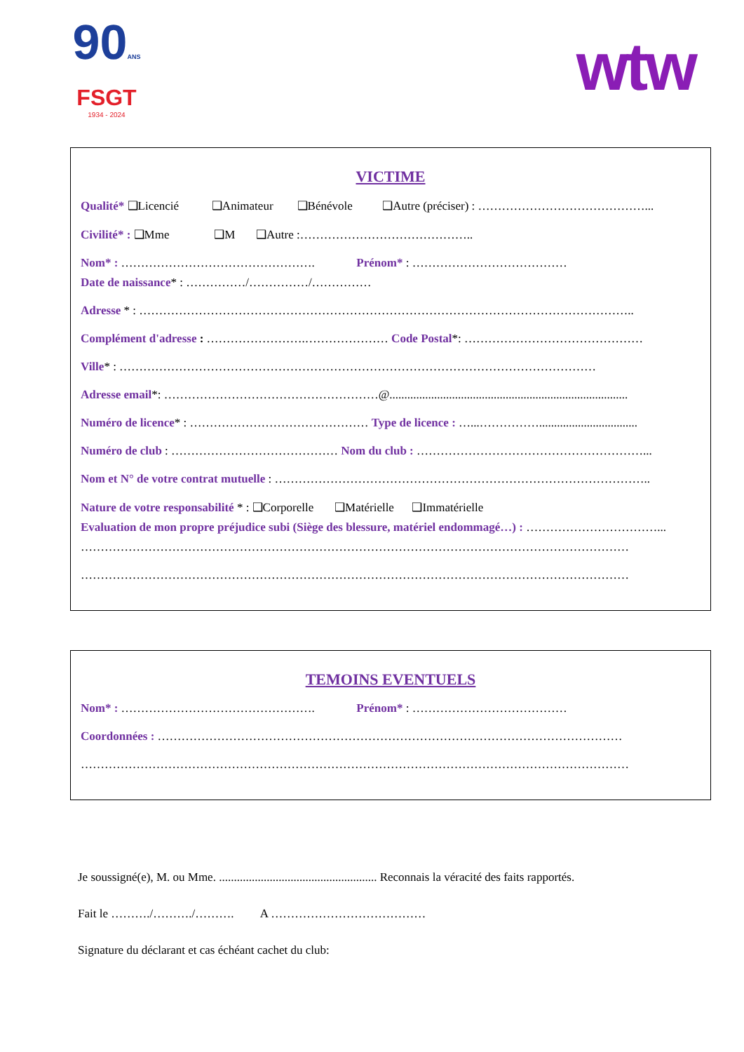90ANS
FSGT
1934 - 2024
wtw
VICTIME
Qualité* ❑Licencié ❑Animateur ❑Bénévole ❑Autre (préciser) : ……………………………………...
Civilité* : ❑Mme ❑M ❑Autre :……………………………………..
Nom* : …………………………………………. Prénom* : …………………………………
Date de naissance* : ……………/……………/……………
Adresse * : ……………………………………………………………………………………………………………..
Complément d'adresse : …………………….………………… Code Postal*: ………………………………………
Ville* : …………………………………………………………………………………………………………
Adresse email*: ………………………………………………@................................................................................
Numéro de licence* : ……………………………………… Type de licence : …...…………….................................
Numéro de club : …………………………………… Nom du club : …………………………………………………...
Nom et N° de votre contrat mutuelle : …………………………………………………………………………………..
Nature de votre responsabilité * : ❑Corporelle ❑Matérielle ❑Immatérielle
Evaluation de mon propre préjudice subi (Siège des blessure, matériel endommagé…) : ……………………………...
…………………………………………………………………………………………………………………………
…………………………………………………………………………………………………………………………
TEMOINS EVENTUELS
Nom* : …………………………………………. Prénom* : …………………………………
Coordonnées : ………………………………………………………………………………………………………
…………………………………………………………………………………………………………………………
Je soussigné(e), M. ou Mme. ..................................................... Reconnais la véracité des faits rapportés.
Fait le ………./………./………. A …………………………………
Signature du déclarant et cas échéant cachet du club: